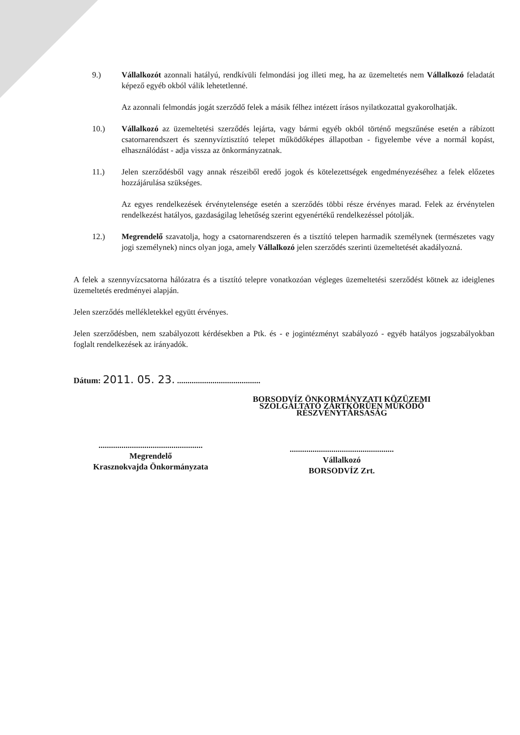9.) Vállalkozót azonnali hatályú, rendkívüli felmondási jog illeti meg, ha az üzemeltetés nem Vállalkozó feladatát képező egyéb okból válik lehetetlenné.
Az azonnali felmondás jogát szerződő felek a másik félhez intézett írásos nyilatkozattal gyakorolhatják.
10.) Vállalkozó az üzemeltetési szerződés lejárta, vagy bármi egyéb okból történő megszűnése esetén a rábízott csatornarendszert és szennyvíztisztító telepet működőképes állapotban - figyelembe véve a normál kopást, elhasználódást - adja vissza az önkormányzatnak.
11.) Jelen szerződésből vagy annak részeiből eredő jogok és kötelezettségek engedményezéséhez a felek előzetes hozzájárulása szükséges.
Az egyes rendelkezések érvénytelensége esetén a szerződés többi része érvényes marad. Felek az érvénytelen rendelkezést hatályos, gazdaságilag lehetőség szerint egyenértékű rendelkezéssel pótolják.
12.) Megrendelő szavatolja, hogy a csatornarendszeren és a tisztító telepen harmadik személynek (természetes vagy jogi személynek) nincs olyan joga, amely Vállalkozó jelen szerződés szerinti üzemeltetését akadályozná.
A felek a szennyvízcsatorna hálózatra és a tisztító telepre vonatkozóan végleges üzemeltetési szerződést kötnek az ideiglenes üzemeltetés eredményei alapján.
Jelen szerződés mellékletekkel együtt érvényes.
Jelen szerződésben, nem szabályozott kérdésekben a Ptk. és - e jogintézményt szabályozó - egyéb hatályos jogszabályokban foglalt rendelkezések az irányadók.
Dátum: 2011. 05. 23. ........................................
..................................................
Megrendelő
Krasznokvajda Önkormányzata
BORSODVÍZ ÖNKORMÁNYZATI KÖZÜZEMI
SZOLGÁLTATÓ ZÁRTKÖRŰEN MŰKÖDŐ
RÉSZVÉNYTÁRSASÁG
..................................................
Vállalkozó
BORSODVÍZ Zrt.